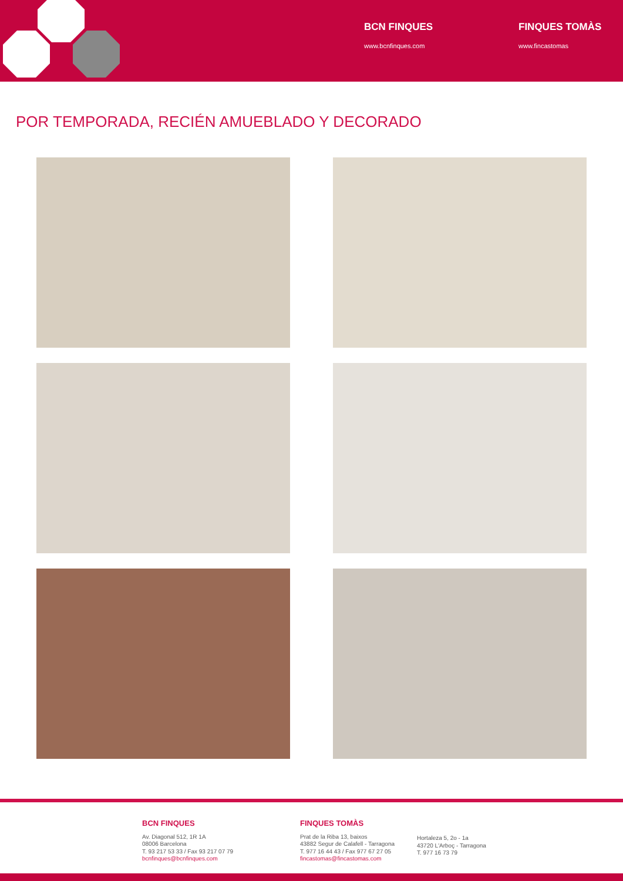BCN FINQUES
www.bcnfinques.com
FINQUES TOMÀS
www.fincastomas
POR TEMPORADA, RECIÉN AMUEBLADO Y DECORADO
BCN FINQUES
Av. Diagonal 512, 1R 1A
08006 Barcelona
T. 93 217 53 33 / Fax 93 217 07 79
bcnfinques@bcnfinques.com
FINQUES TOMÀS
Prat de la Riba 13, baixos
43882 Segur de Calafell - Tarragona
T. 977 16 44 43 / Fax 977 67 27 05
fincastomas@fincastomas.com
Hortaleza 5, 2o - 1a
43720 L'Arboç - Tarragona
T. 977 16 73 79